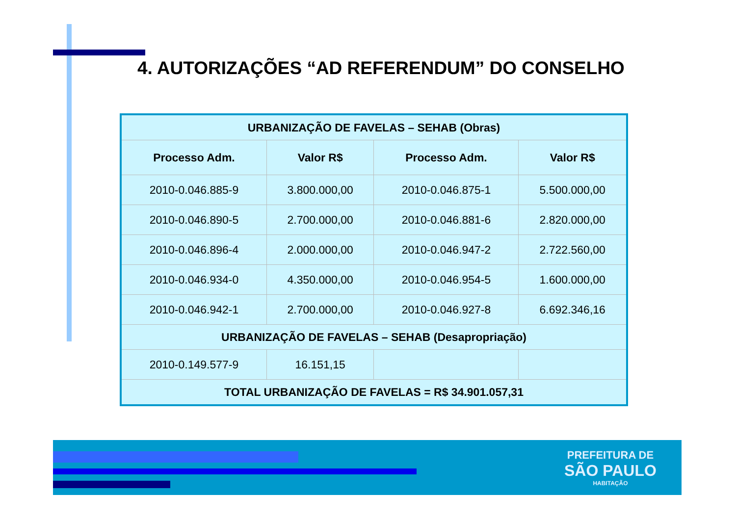4. AUTORIZAÇÕES “AD REFERENDUM” DO CONSELHO
| URBANIZAÇÃO DE FAVELAS – SEHAB (Obras) | | | |
| Processo Adm. | Valor R$ | Processo Adm. | Valor R$ |
| 2010-0.046.885-9 | 3.800.000,00 | 2010-0.046.875-1 | 5.500.000,00 |
| 2010-0.046.890-5 | 2.700.000,00 | 2010-0.046.881-6 | 2.820.000,00 |
| 2010-0.046.896-4 | 2.000.000,00 | 2010-0.046.947-2 | 2.722.560,00 |
| 2010-0.046.934-0 | 4.350.000,00 | 2010-0.046.954-5 | 1.600.000,00 |
| 2010-0.046.942-1 | 2.700.000,00 | 2010-0.046.927-8 | 6.692.346,16 |
| URBANIZAÇÃO DE FAVELAS – SEHAB (Desapropriação) | | | |
| 2010-0.149.577-9 | 16.151,15 | | |
| TOTAL URBANIZAÇÃO DE FAVELAS = R$ 34.901.057,31 | | | |
PREFEITURA DE
SÃO PAULO
HABITAÇÃO